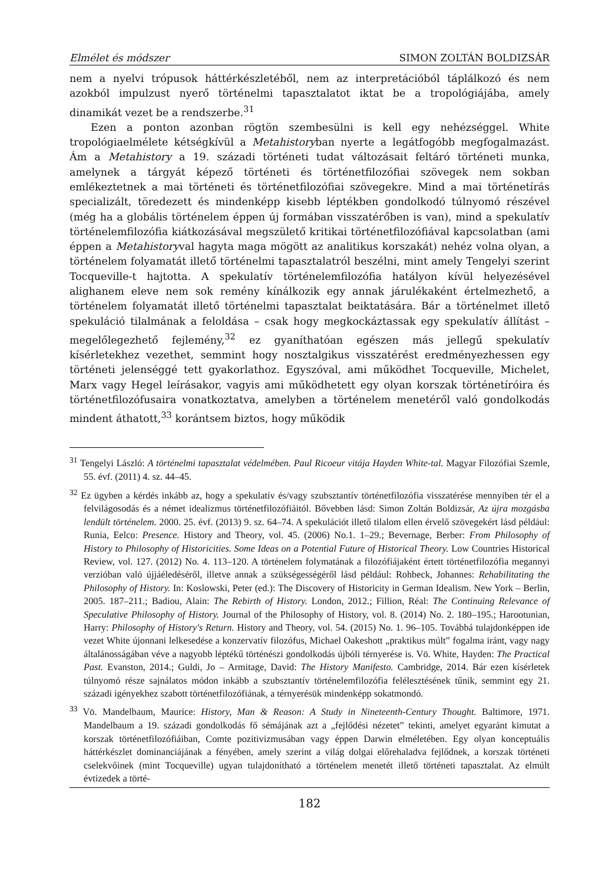Elmélet és módszer SIMON ZOLTÁN BOLDIZSÁR
nem a nyelvi trópusok háttérkészletéből, nem az interpretációból táplálkozó és nem azokból impulzust nyerő történelmi tapasztalatot iktat be a tropológiájába, amely dinamikát vezet be a rendszerbe.<sup>31</sup>
Ezen a ponton azonban rögtön szembesülni is kell egy nehézséggel. White tropológiaelmélete kétségkívül a Metahistoryban nyerte a legátfogóbb megfogalmazást. Ám a Metahistory a 19. századi történeti tudat változásait feltáró történeti munka, amelynek a tárgyát képező történeti és történetfilozófiai szövegek nem sokban emlékeztetnek a mai történeti és történetfilozófiai szövegekre. Mind a mai történetírás specializált, töredezett és mindenképp kisebb léptékben gondolkodó túlnyomó részével (még ha a globális történelem éppen új formában visszatérőben is van), mind a spekulatív történelemfilozófia kiátkozásával megszülető kritikai történetfilozófiával kapcsolatban (ami éppen a Metahistoryval hagyta maga mögött az analitikus korszakát) nehéz volna olyan, a történelem folyamatát illető történelmi tapasztalatról beszélni, mint amely Tengelyi szerint Tocqueville-t hajtotta. A spekulatív történelemfilozófia hatályon kívül helyezésével alighanem eleve nem sok remény kínálkozik egy annak járulékaként értelmezhető, a történelem folyamatát illető történelmi tapasztalat beiktatására. Bár a történelmet illető spekuláció tilalmának a feloldása – csak hogy megkockáztassak egy spekulatív állítást – megelőlegezhető fejlemény,<sup>32</sup> ez gyaníthatóan egészen más jellegű spekulatív kísérletekhez vezethet, semmint hogy nosztalgikus visszatérést eredményezhessen egy történeti jelenséggé tett gyakorlathoz. Egyszóval, ami működhet Tocqueville, Michelet, Marx vagy Hegel leírásakor, vagyis ami működhetett egy olyan korszak történetíróira és történetfilozófusaira vonatkoztatva, amelyben a történelem menetéről való gondolkodás mindent áthatott,<sup>33</sup> korántsem biztos, hogy működik
<sup>31</sup> Tengelyi László: A történelmi tapasztalat védelmében. Paul Ricoeur vitája Hayden White-tal. Magyar Filozófiai Szemle, 55. évf. (2011) 4. sz. 44–45.
<sup>32</sup> Ez ügyben a kérdés inkább az, hogy a spekulatív és/vagy szubsztantív történetfilozófia visszatérése mennyiben tér el a felvilágosodás és a német idealizmus történetfilozófiáitól. Bővebben lásd: Simon Zoltán Boldizsár, Az újra mozgásba lendült történelem. 2000. 25. évf. (2013) 9. sz. 64–74. A spekulációt illető tilalom ellen érvelő szövegekért lásd például: Runia, Eelco: Presence. History and Theory, vol. 45. (2006) No.1. 1–29.; Bevernage, Berber: From Philosophy of History to Philosophy of Historicities. Some Ideas on a Potential Future of Historical Theory. Low Countries Historical Review, vol. 127. (2012) No. 4. 113–120. A történelem folymatának a filozófiájaként értett történetfilozófia megannyi verzióban való újjáéledéséről, illetve annak a szükségességéről lásd például: Rohbeck, Johannes: Rehabilitating the Philosophy of History. In: Koslowski, Peter (ed.): The Discovery of Historicity in German Idealism. New York – Berlin, 2005. 187–211.; Badiou, Alain: The Rebirth of History. London, 2012.; Fillion, Réal: The Continuing Relevance of Speculative Philosophy of History. Journal of the Philosophy of History, vol. 8. (2014) No. 2. 180–195.; Harootunian, Harry: Philosophy of History's Return. History and Theory, vol. 54. (2015) No. 1. 96–105. Továbbá tulajdonképpen ide vezet White újonnani lelkesedése a konzervatív filozófus, Michael Oakeshott „praktikus múlt” fogalma iránt, vagy nagy általánosságában véve a nagyobb léptékű történészi gondolkodás újbóli térnyerése is. Vö. White, Hayden: The Practical Past. Evanston, 2014.; Guldi, Jo – Armitage, David: The History Manifesto. Cambridge, 2014. Bár ezen kísérletek túlnyomó része sajnálatos módon inkább a szubsztantív történelemfilozófia felélesztésének tűnik, semmint egy 21. századi igényekhez szabott történetfilozófiának, a térnyerésük mindenképp sokatmondó.
<sup>33</sup> Vö. Mandelbaum, Maurice: History, Man & Reason: A Study in Nineteenth-Century Thought. Baltimore, 1971. Mandelbaum a 19. századi gondolkodás fő sémájának azt a „fejlődési nézetet” tekinti, amelyet egyaránt kimutat a korszak történetfilozófiáiban, Comte pozitivizmusában vagy éppen Darwin elméletében. Egy olyan konceptuális háttérkészlet dominanciájának a fényében, amely szerint a világ dolgai előrehaladva fejlődnek, a korszak történeti cselekvőinek (mint Tocqueville) ugyan tulajdonítható a történelem menetét illető történeti tapasztalat. Az elmúlt évtizedek a törté-
182